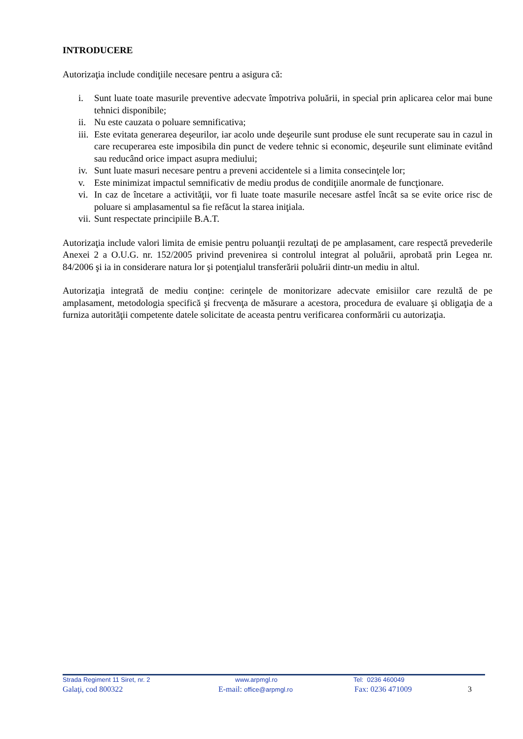INTRODUCERE
Autorizaţia include condiţiile necesare pentru a asigura că:
i. Sunt luate toate masurile preventive adecvate împotriva poluării, in special prin aplicarea celor mai bune tehnici disponibile;
ii. Nu este cauzata o poluare semnificativa;
iii. Este evitata generarea deşeurilor, iar acolo unde deşeurile sunt produse ele sunt recuperate sau in cazul in care recuperarea este imposibila din punct de vedere tehnic si economic, deşeurile sunt eliminate evitând sau reducând orice impact asupra mediului;
iv. Sunt luate masuri necesare pentru a preveni accidentele si a limita consecinţele lor;
v. Este minimizat impactul semnificativ de mediu produs de condiţiile anormale de funcţionare.
vi. In caz de încetare a activităţii, vor fi luate toate masurile necesare astfel încât sa se evite orice risc de poluare si amplasamentul sa fie refăcut la starea iniţiala.
vii. Sunt respectate principiile B.A.T.
Autorizaţia include valori limita de emisie pentru poluanţii rezultaţi de pe amplasament, care respectă prevederile Anexei 2 a O.U.G. nr. 152/2005 privind prevenirea si controlul integrat al poluării, aprobată prin Legea nr. 84/2006 şi ia in considerare natura lor şi potenţialul transferării poluării dintr-un mediu in altul.
Autorizaţia integrată de mediu conţine: cerinţele de monitorizare adecvate emisiilor care rezultă de pe amplasament, metodologia specifică şi frecvenţa de măsurare a acestora, procedura de evaluare şi obligaţia de a furniza autorităţii competente datele solicitate de aceasta pentru verificarea conformării cu autorizaţia.
Strada Regiment 11 Siret, nr. 2 www.arpmgl.ro Tel: 0236 460049
Galaţi, cod 800322 E-mail: office@arpmgl.ro Fax: 0236 471009 3